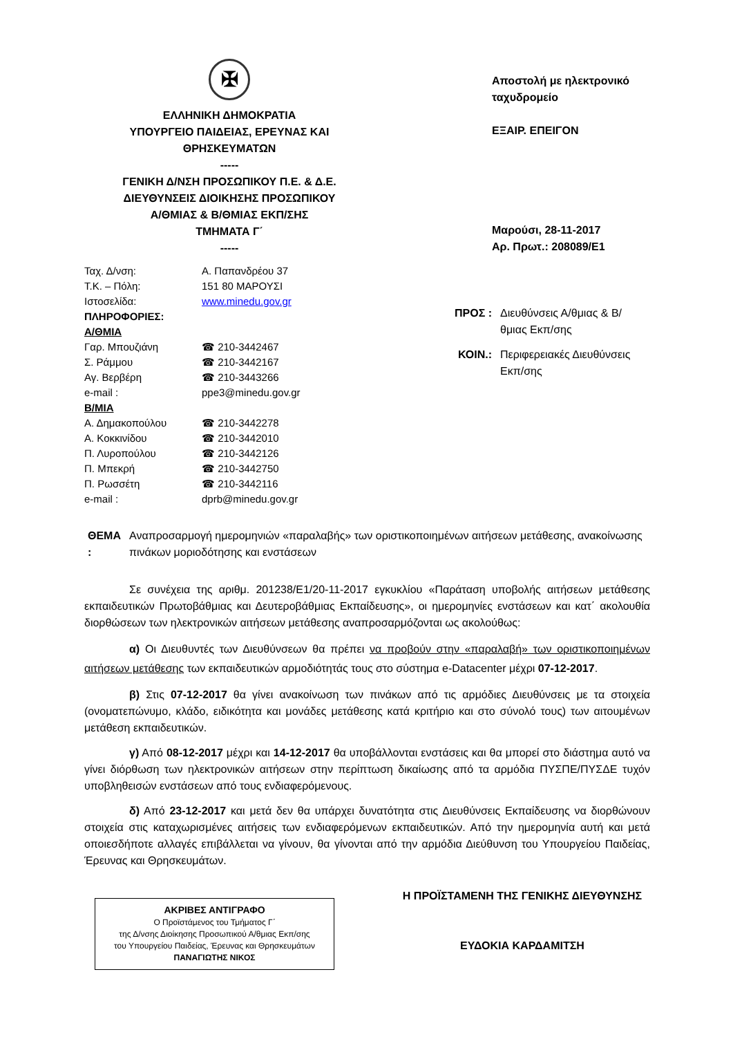✠
ΕΛΛΗΝΙΚΗ ΔΗΜΟΚΡΑΤΙΑ
ΥΠΟΥΡΓΕΙΟ ΠΑΙΔΕΙΑΣ, ΕΡΕΥΝΑΣ ΚΑΙ ΘΡΗΣΚΕΥΜΑΤΩΝ
-----
ΓΕΝΙΚΗ Δ/ΝΣΗ ΠΡΟΣΩΠΙΚΟΥ Π.Ε. & Δ.Ε.
ΔΙΕΥΘΥΝΣΕΙΣ ΔΙΟΙΚΗΣΗΣ ΠΡΟΣΩΠΙΚΟΥ
Α/ΘΜΙΑΣ & Β/ΘΜΙΑΣ ΕΚΠ/ΣΗΣ
ΤΜΗΜΑΤΑ Γ΄
-----
| Ταχ. Δ/νση: | Α. Παπανδρέου 37 |
| Τ.Κ. – Πόλη: | 151 80 ΜΑΡΟΥΣΙ |
| Ιστοσελίδα: | www.minedu.gov.gr |
| ΠΛΗΡΟΦΟΡΙΕΣ: | |
| Α/ΘΜΙΑ | |
| Γαρ. Μπουζιάνη | ☎ 210-3442467 |
| Σ. Ράμμου | ☎ 210-3442167 |
| Αγ. Βερβέρη | ☎ 210-3443266 |
| e-mail : | ppe3@minedu.gov.gr |
| Β/ΜΙΑ | |
| Α. Δημακοπούλου | ☎ 210-3442278 |
| Α. Κοκκινίδου | ☎ 210-3442010 |
| Π. Λυροπούλου | ☎ 210-3442126 |
| Π. Μπεκρή | ☎ 210-3442750 |
| Π. Ρωσσέτη | ☎ 210-3442116 |
| e-mail : | dprb@minedu.gov.gr |
Αποστολή με ηλεκτρονικό ταχυδρομείο
ΕΞΑΙΡ. ΕΠΕΙΓΟΝ
Μαρούσι, 28-11-2017
Αρ. Πρωτ.: 208089/Ε1
ΠΡΟΣ : Διευθύνσεις Α/θμιας & Β/θμιας Εκπ/σης
ΚΟΙΝ.: Περιφερειακές Διευθύνσεις Εκπ/σης
ΘΕΜΑ : Αναπροσαρμογή ημερομηνιών «παραλαβής» των οριστικοποιημένων αιτήσεων μετάθεσης, ανακοίνωσης πινάκων μοριοδότησης και ενστάσεων
Σε συνέχεια της αριθμ. 201238/Ε1/20-11-2017 εγκυκλίου «Παράταση υποβολής αιτήσεων μετάθεσης εκπαιδευτικών Πρωτοβάθμιας και Δευτεροβάθμιας Εκπαίδευσης», οι ημερομηνίες ενστάσεων και κατ΄ ακολουθία διορθώσεων των ηλεκτρονικών αιτήσεων μετάθεσης αναπροσαρμόζονται ως ακολούθως:
α) Οι Διευθυντές των Διευθύνσεων θα πρέπει να προβούν στην «παραλαβή» των οριστικοποιημένων αιτήσεων μετάθεσης των εκπαιδευτικών αρμοδιότητάς τους στο σύστημα e-Datacenter μέχρι 07-12-2017.
β) Στις 07-12-2017 θα γίνει ανακοίνωση των πινάκων από τις αρμόδιες Διευθύνσεις με τα στοιχεία (ονοματεπώνυμο, κλάδο, ειδικότητα και μονάδες μετάθεσης κατά κριτήριο και στο σύνολό τους) των αιτουμένων μετάθεση εκπαιδευτικών.
γ) Από 08-12-2017 μέχρι και 14-12-2017 θα υποβάλλονται ενστάσεις και θα μπορεί στο διάστημα αυτό να γίνει διόρθωση των ηλεκτρονικών αιτήσεων στην περίπτωση δικαίωσης από τα αρμόδια ΠΥΣΠΕ/ΠΥΣΔΕ τυχόν υποβληθεισών ενστάσεων από τους ενδιαφερόμενους.
δ) Από 23-12-2017 και μετά δεν θα υπάρχει δυνατότητα στις Διευθύνσεις Εκπαίδευσης να διορθώνουν στοιχεία στις καταχωρισμένες αιτήσεις των ενδιαφερόμενων εκπαιδευτικών. Από την ημερομηνία αυτή και μετά οποιεσδήποτε αλλαγές επιβάλλεται να γίνουν, θα γίνονται από την αρμόδια Διεύθυνση του Υπουργείου Παιδείας, Έρευνας και Θρησκευμάτων.
ΑΚΡΙΒΕΣ ΑΝΤΙΓΡΑΦΟ
Ο Προϊστάμενος του Τμήματος Γ΄
της Δ/νσης Διοίκησης Προσωπικού Α/θμιας Εκπ/σης
του Υπουργείου Παιδείας, Έρευνας και Θρησκευμάτων
ΠΑΝΑΓΙΩΤΗΣ ΝΙΚΟΣ
Η ΠΡΟΪΣΤΑΜΕΝΗ ΤΗΣ ΓΕΝΙΚΗΣ ΔΙΕΥΘΥΝΣΗΣ
ΕΥΔΟΚΙΑ ΚΑΡΔΑΜΙΤΣΗ